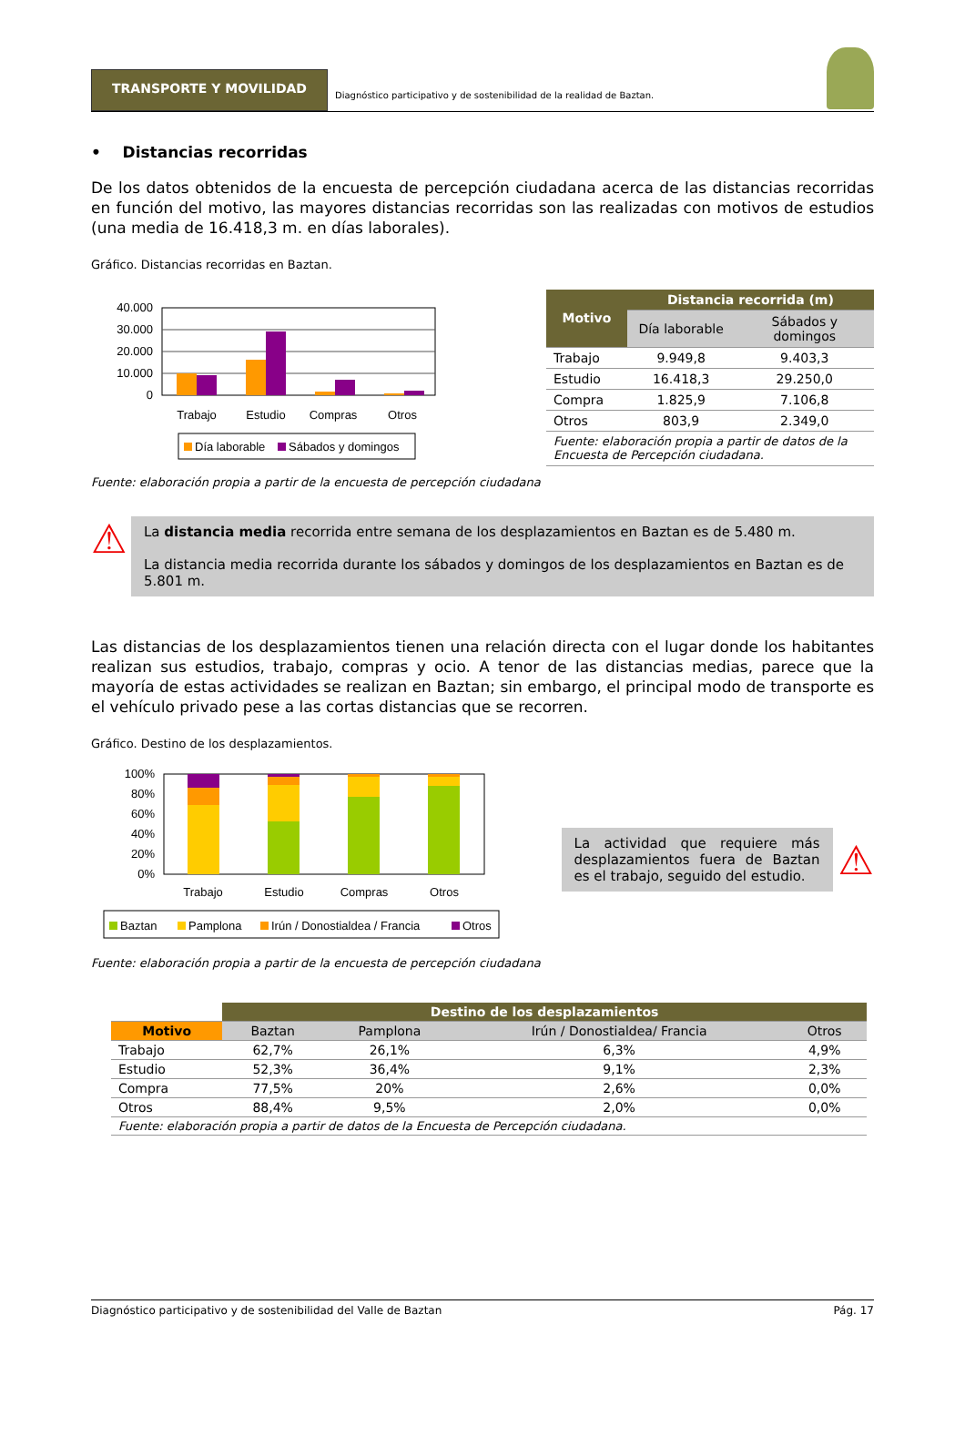TRANSPORTE Y MOVILIDAD
Diagnóstico participativo y de sostenibilidad de la realidad de Baztan.
• Distancias recorridas
De los datos obtenidos de la encuesta de percepción ciudadana acerca de las distancias recorridas en función del motivo, las mayores distancias recorridas son las realizadas con motivos de estudios (una media de 16.418,3 m. en días laborales).
Gráfico. Distancias recorridas en Baztan.
40.000
30.000
20.000
10.000
0
Trabajo
Estudio
Compras
Otros
Día laborable
Sábados y domingos
| Motivo | Distancia recorrida (m) | |
| --- | --- | --- |
| | Día laborable | Sábados y domingos |
| Trabajo | 9.949,8 | 9.403,3 |
| Estudio | 16.418,3 | 29.250,0 |
| Compra | 1.825,9 | 7.106,8 |
| Otros | 803,9 | 2.349,0 |
| Fuente: elaboración propia a partir de datos de la Encuesta de Percepción ciudadana. | | |
Fuente: elaboración propia a partir de la encuesta de percepción ciudadana
⚠
La distancia media recorrida entre semana de los desplazamientos en Baztan es de 5.480 m.
La distancia media recorrida durante los sábados y domingos de los desplazamientos en Baztan es de 5.801 m.
Las distancias de los desplazamientos tienen una relación directa con el lugar donde los habitantes realizan sus estudios, trabajo, compras y ocio. A tenor de las distancias medias, parece que la mayoría de estas actividades se realizan en Baztan; sin embargo, el principal modo de transporte es el vehículo privado pese a las cortas distancias que se recorren.
Gráfico. Destino de los desplazamientos.
100%
80%
60%
40%
20%
0%
Trabajo
Estudio
Compras
Otros
Baztan
Pamplona
Irún / Donostialdea / Francia
Otros
La actividad que requiere más desplazamientos fuera de Baztan es el trabajo, seguido del estudio.
⚠
Fuente: elaboración propia a partir de la encuesta de percepción ciudadana
| | Destino de los desplazamientos | | | |
| --- | --- | --- | --- | --- |
| Motivo | Baztan | Pamplona | Irún / Donostialdea/ Francia | Otros |
| Trabajo | 62,7% | 26,1% | 6,3% | 4,9% |
| Estudio | 52,3% | 36,4% | 9,1% | 2,3% |
| Compra | 77,5% | 20% | 2,6% | 0,0% |
| Otros | 88,4% | 9,5% | 2,0% | 0,0% |
| Fuente: elaboración propia a partir de datos de la Encuesta de Percepción ciudadana. | | | | |
Diagnóstico participativo y de sostenibilidad del Valle de Baztan Pág. 17